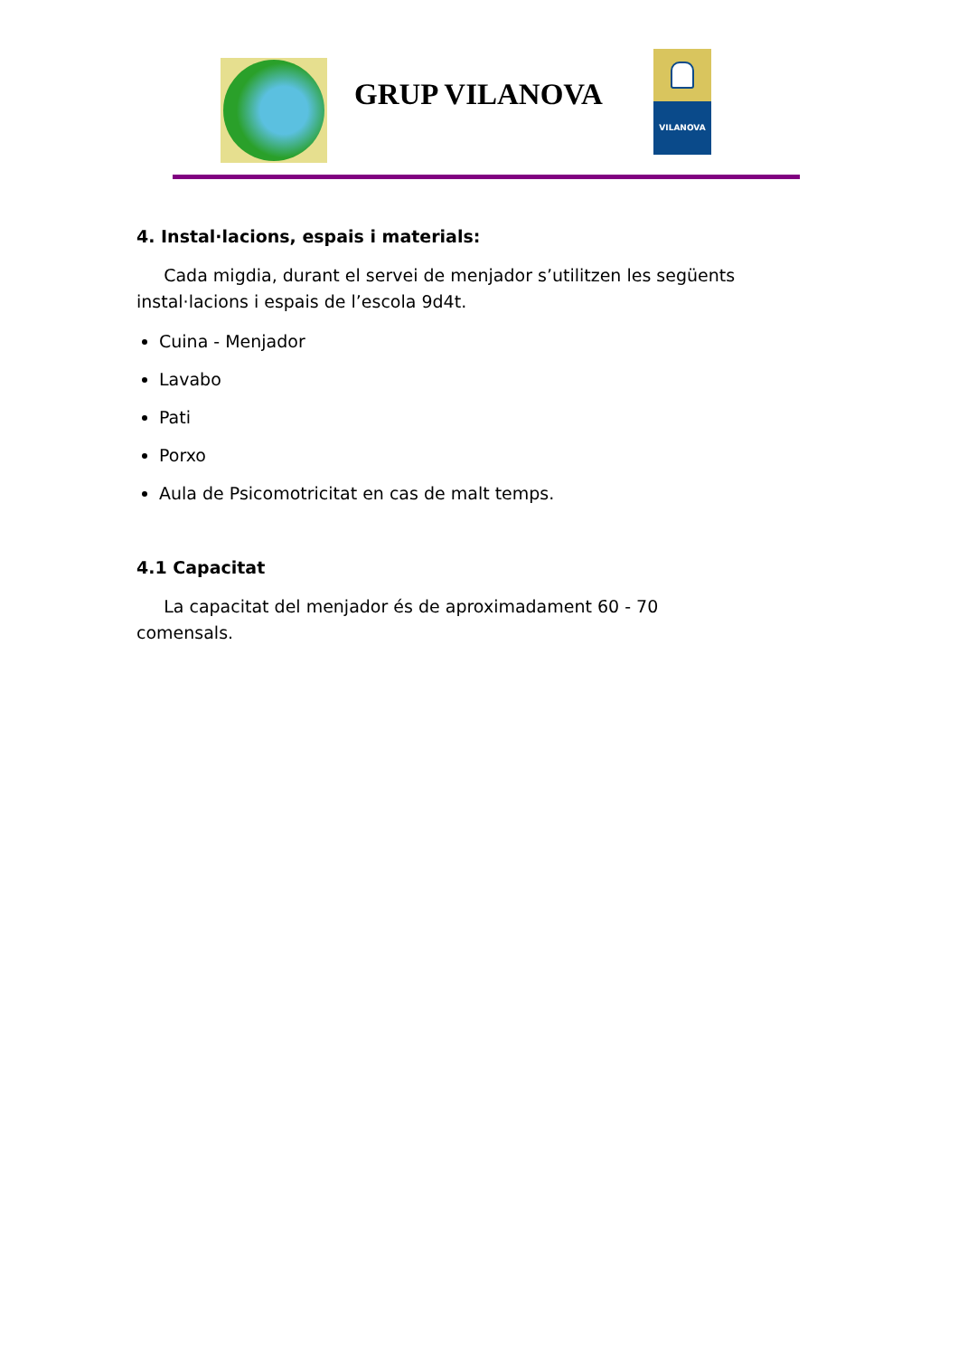GRUP VILANOVA
VILANOVA
4. Instal·lacions, espais i materials:
Cada migdia, durant el servei de menjador s’utilitzen les següents instal·lacions i espais de l’escola 9d4t.
Cuina - Menjador
Lavabo
Pati
Porxo
Aula de Psicomotricitat en cas de malt temps.
4.1 Capacitat
La capacitat del menjador és de aproximadament 60 - 70 comensals.